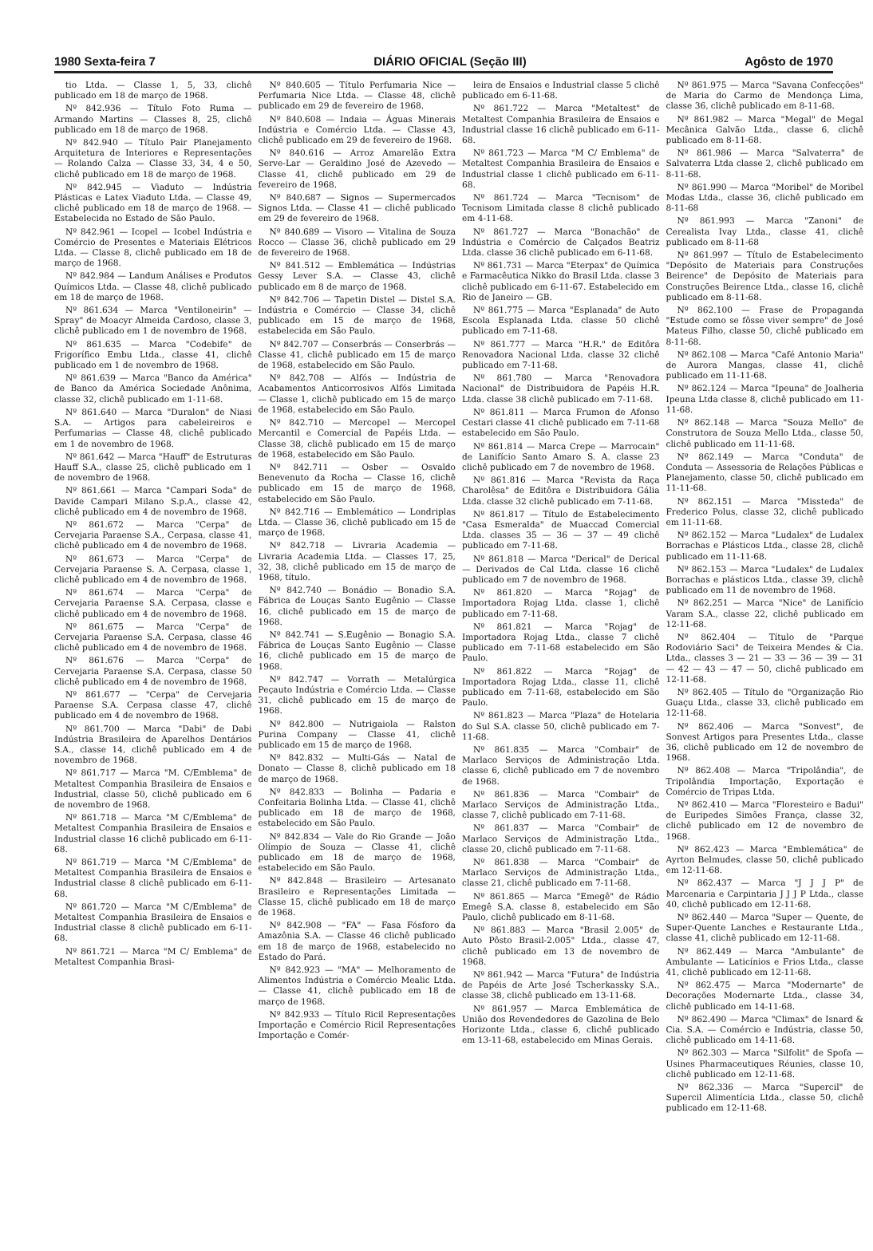1980 Sexta-feira 7 DIÁRIO OFICIAL (Seção III) Agôsto de 1970
tio Ltda. — Classe 1, 5, 33, clichê publicado em 18 de março de 1968.
Nº 842.936 — Título Foto Ruma — Armando Martins — Classes 8, 25, clichê publicado em 18 de março de 1968.
Nº 842.940 — Título Pair Planejamento Arquitetura de Interiores e Representações — Rolando Calza — Classe 33, 34, 4 e 50, clichê publicado em 18 de março de 1968.
Nº 842.945 — Viaduto — Indústria Plásticas e Latex Viaduto Ltda. — Classe 49, clichê publicado em 18 de março de 1968. — Estabelecida no Estado de São Paulo.
Nº 842.961 — Icopel — Icobel Indústria e Comércio de Presentes e Materiais Elétricos Ltda. — Classe 8, clichê publicado em 18 de março de 1968.
Nº 842.984 — Landum Análises e Produtos Químicos Ltda. — Classe 48, clichê publicado em 18 de março de 1968.
Nº 861.634 — Marca "Ventiloneirin" — Spray" de Moacyr Almeida Cardoso, classe 3, clichê publicado em 1 de novembro de 1968.
Nº 861.635 — Marca "Codebife" de Frigorífico Embu Ltda., classe 41, clichê publicado em 1 de novembro de 1968.
Nº 861.639 — Marca "Banco da América" de Banco da América Sociedade Anônima, classe 32, clichê publicado em 1-11-68.
Nº 861.640 — Marca "Duralon" de Niasi S.A. — Artigos para cabeleireiros e Perfumarias — Classe 48, clichê publicado em 1 de novembro de 1968.
Nº 861.642 — Marca "Hauff" de Estruturas Hauff S.A., classe 25, clichê publicado em 1 de novembro de 1968.
Nº 861.661 — Marca "Campari Soda" de Davide Campari Milano S.p.A., classe 42, clichê publicado em 4 de novembro de 1968.
Nº 861.672 — Marca "Cerpa" de Cervejaria Paraense S.A., Cerpasa, classe 41, clichê publicado em 4 de novembro de 1968.
Nº 861.673 — Marca "Cerpa" de Cervejaria Paraense S. A. Cerpasa, classe 1, clichê publicado em 4 de novembro de 1968.
Nº 861.674 — Marca "Cerpa" de Cervejaria Paraense S.A. Cerpasa, classe e clichê publicado em 4 de novembro de 1968.
Nº 861.675 — Marca "Cerpa" de Cervejaria Paraense S.A. Cerpasa, classe 46 clichê publicado em 4 de novembro de 1968.
Nº 861.676 — Marca "Cerpa" de Cervejaria Paraense S.A. Cerpasa, classe 50 clichê publicado em 4 de novembro de 1968.
Nº 861.677 — "Cerpa" de Cervejaria Paraense S.A. Cerpasa classe 47, clichê publicado em 4 de novembro de 1968.
Nº 861.700 — Marca "Dabi" de Dabi Indústria Brasileira de Aparelhos Dentários S.A., classe 14, clichê publicado em 4 de novembro de 1968.
Nº 861.717 — Marca "M. C/Emblema" de Metaltest Companhia Brasileira de Ensaios e Industrial, classe 50, clichê publicado em 6 de novembro de 1968.
Nº 861.718 — Marca "M C/Emblema" de Metaltest Companhia Brasileira de Ensaios e Industrial classe 16 clichê publicado em 6-11-68.
Nº 861.719 — Marca "M C/Emblema" de Metaltest Companhia Brasileira de Ensaios e Industrial classe 8 clichê publicado em 6-11-68.
Nº 861.720 — Marca "M C/Emblema" de Metaltest Companhia Brasileira de Ensaios e Industrial classe 8 clichê publicado em 6-11-68.
Nº 861.721 — Marca "M C/ Emblema" de Metaltest Companhia Brasi-
Nº 840.605 — Título Perfumaria Nice — Perfumaria Nice Ltda. — Classe 48, clichê publicado em 29 de fevereiro de 1968.
Nº 840.608 — Indaia — Águas Minerais Indústria e Comércio Ltda. — Classe 43, clichê publicado em 29 de fevereiro de 1968.
Nº 840.616 — Arroz Amarelão Extra Serve-Lar — Geraldino José de Azevedo — Classe 41, clichê publicado em 29 de fevereiro de 1968.
Nº 840.687 — Signos — Supermercados Signos Ltda. — Classe 41 — clichê publicado em 29 de fevereiro de 1968.
Nº 840.689 — Visoro — Vitalina de Souza Rocco — Classe 36, clichê publicado em 29 de fevereiro de 1968.
Nº 841.512 — Emblemática — Indústrias Gessy Lever S.A. — Classe 43, clichê publicado em 8 de março de 1968.
Nº 842.706 — Tapetin Distel — Distel S.A. Indústria e Comércio — Classe 34, clichê publicado em 15 de março de 1968, estabelecida em São Paulo.
Nº 842.707 — Conserbrás — Conserbrás — Classe 41, clichê publicado em 15 de março de 1968, estabelecido em São Paulo.
Nº 842.708 — Alfós — Indústria de Acabamentos Anticorrosivos Alfós Limitada — Classe 1, clichê publicado em 15 de março de 1968, estabelecido em São Paulo.
Nº 842.710 — Mercopel — Mercopel Mercantil e Comercial de Papéis Ltda. — Classe 38, clichê publicado em 15 de março de 1968, estabelecido em São Paulo.
Nº 842.711 — Osber — Osvaldo Benevenuto da Rocha — Classe 16, clichê publicado em 15 de março de 1968, estabelecido em São Paulo.
Nº 842.716 — Emblemático — Londriplas Ltda. — Classe 36, clichê publicado em 15 de março de 1968.
Nº 842.718 — Livraria Academia — Livraria Academia Ltda. — Classes 17, 25, 32, 38, clichê publicado em 15 de março de 1968, título.
Nº 842.740 — Bonádio — Bonadio S.A. Fábrica de Louças Santo Eugênio — Classe 16, clichê publicado em 15 de março de 1968.
Nº 842.741 — S.Eugênio — Bonagio S.A. Fábrica de Louças Santo Eugênio — Classe 16, clichê publicado em 15 de março de 1968.
Nº 842.747 — Vorrath — Metalúrgica Peçauto Indústria e Comércio Ltda. — Classe 31, clichê publicado em 15 de março de 1968.
Nº 842.800 — Nutrigaiola — Ralston Purina Company — Classe 41, clichê publicado em 15 de março de 1968.
Nº 842.832 — Multi-Gás — Natal de Donato — Classe 8, clichê publicado em 18 de março de 1968.
Nº 842.833 — Bolinha — Padaria e Confeitaria Bolinha Ltda. — Classe 41, clichê publicado em 18 de março de 1968, estabelecido em São Paulo.
Nº 842.834 — Vale do Rio Grande — João Olímpio de Souza — Classe 41, clichê publicado em 18 de março de 1968, estabelecido em São Paulo.
Nº 842.848 — Brasileiro — Artesanato Brasileiro e Representações Limitada — Classe 15, clichê publicado em 18 de março de 1968.
Nº 842.908 — "FA" — Fasa Fósforo da Amazônia S.A. — Classe 46 clichê publicado em 18 de março de 1968, estabelecido no Estado do Pará.
Nº 842.923 — "MA" — Melhoramento de Alimentos Indústria e Comércio Mealic Ltda. — Classe 41, clichê publicado em 18 de março de 1968.
Nº 842.933 — Título Ricil Representações Importação e Comércio Ricil Representações Importação e Comér-
leira de Ensaios e Industrial classe 5 clichê publicado em 6-11-68.
Nº 861.722 — Marca "Metaltest" de Metaltest Companhia Brasileira de Ensaios e Industrial classe 16 clichê publicado em 6-11-68.
Nº 861.723 — Marca "M C/ Emblema" de Metaltest Companhia Brasileira de Ensaios e Industrial classe 1 clichê publicado em 6-11-68.
Nº 861.724 — Marca "Tecnisom" de Tecnisom Limitada classe 8 clichê publicado em 4-11-68.
Nº 861.727 — Marca "Bonachão" de Indústria e Comércio de Calçados Beatriz Ltda. classe 36 clichê publicado em 6-11-68.
Nº 861.731 — Marca "Eterpax" de Química e Farmacêutica Nikko do Brasil Ltda. classe 3 clichê publicado em 6-11-67. Estabelecido em Rio de Janeiro — GB.
Nº 861.775 — Marca "Esplanada" de Auto Escola Esplanada Ltda. classe 50 clichê publicado em 7-11-68.
Nº 861.777 — Marca "H.R." de Editôra Renovadora Nacional Ltda. classe 32 clichê publicado em 7-11-68.
Nº 861.780 — Marca "Renovadora Nacional" de Distribuidora de Papéis H.R. Ltda. classe 38 clichê publicado em 7-11-68.
Nº 861.811 — Marca Frumon de Afonso Cestari classe 41 clichê publicado em 7-11-68 estabelecido em São Paulo.
Nº 861.814 — Marca Crepe — Marrocain" de Lanifício Santo Amaro S. A. classe 23 clichê publicado em 7 de novembro de 1968.
Nº 861.816 — Marca "Revista da Raça Charolêsa" de Editôra e Distribuidora Gália Ltda. classe 32 clichê publicado em 7-11-68.
Nº 861.817 — Título de Estabelecimento "Casa Esmeralda" de Muaccad Comercial Ltda. classes 35 — 36 — 37 — 49 clichê publicado em 7-11-68.
Nº 861.818 — Marca "Derical" de Derical — Derivados de Cal Ltda. classe 16 clichê publicado em 7 de novembro de 1968.
Nº 861.820 — Marca "Rojag" de Importadora Rojag Ltda. classe 1, clichê publicado em 7-11-68.
Nº 861.821 — Marca "Rojag" de Importadora Rojag Ltda., classe 7 clichê publicado em 7-11-68 estabelecido em São Paulo.
Nº 861.822 — Marca "Rojag" de Importadora Rojag Ltda., classe 11, clichê publicado em 7-11-68, estabelecido em São Paulo.
Nº 861.823 — Marca "Plaza" de Hotelaria do Sul S.A. classe 50, clichê publicado em 7-11-68.
Nº 861.835 — Marca "Combair" de Marlaco Serviços de Administração Ltda. classe 6, clichê publicado em 7 de novembro de 1968.
Nº 861.836 — Marca "Combair" de Marlaco Serviços de Administração Ltda., classe 7, clichê publicado em 7-11-68.
Nº 861.837 — Marca "Combair" de Marlaco Serviços de Administração Ltda., classe 20, clichê publicado em 7-11-68.
Nº 861.838 — Marca "Combair" de Marlaco Serviços de Administração Ltda., classe 21, clichê publicado em 7-11-68.
Nº 861.865 — Marca "Emegê" de Rádio Emegê S.A. classe 8, estabelecido em São Paulo, clichê publicado em 8-11-68.
Nº 861.883 — Marca "Brasil 2.005" de Auto Pôsto Brasil-2.005" Ltda., classe 47, clichê publicado em 13 de novembro de 1968.
Nº 861.942 — Marca "Futura" de Indústria de Papéis de Arte José Tscherkassky S.A., classe 38, clichê publicado em 13-11-68.
Nº 861.957 — Marca Emblemática de União dos Revendedores de Gazolina de Belo Horizonte Ltda., classe 6, clichê publicado em 13-11-68, estabelecido em Minas Gerais.
Nº 861.975 — Marca "Savana Confecções" de Maria do Carmo de Mendonça Lima, classe 36, clichê publicado em 8-11-68.
Nº 861.982 — Marca "Megal" de Megal Mecânica Galvão Ltda., classe 6, clichê publicado em 8-11-68.
Nº 861.986 — Marca "Salvaterra" de Salvaterra Ltda classe 2, clichê publicado em 8-11-68.
Nº 861.990 — Marca "Moribel" de Moribel Modas Ltda., classe 36, clichê publicado em 8-11-68
Nº 861.993 — Marca "Zanoni" de Cerealista Ivay Ltda., classe 41, clichê publicado em 8-11-68
Nº 861.997 — Título de Estabelecimento "Depósito de Materiais para Construções Beirence" de Depósito de Materiais para Construções Beirence Ltda., classe 16, clichê publicado em 8-11-68.
Nº 862.100 — Frase de Propaganda "Estude como se fôsse viver sempre" de José Mateus Filho, classe 50, clichê publicado em 8-11-68.
Nº 862.108 — Marca "Café Antonio Maria" de Aurora Mangas, classe 41, clichê publicado em 11-11-68.
Nº 862.124 — Marca "Ipeuna" de Joalheria Ipeuna Ltda classe 8, clichê publicado em 11-11-68.
Nº 862.148 — Marca "Souza Mello" de Construtora de Souza Mello Ltda., classe 50, clichê publicado em 11-11-68.
Nº 862.149 — Marca "Conduta" de Conduta — Assessoria de Relações Públicas e Planejamento, classe 50, clichê publicado em 11-11-68.
Nº 862.151 — Marca "Missteda" de Frederico Polus, classe 32, clichê publicado em 11-11-68.
Nº 862.152 — Marca "Ludalex" de Ludalex Borrachas e Plásticos Ltda., classe 28, clichê publicado em 11-11-68.
Nº 862.153 — Marca "Ludalex" de Ludalex Borrachas e plásticos Ltda., classe 39, clichê publicado em 11 de novembro de 1968.
Nº 862.251 — Marca "Nice" de Lanifício Varam S.A., classe 22, clichê publicado em 12-11-68.
Nº 862.404 — Título de "Parque Rodoviário Saci" de Teixeira Mendes & Cia. Ltda., classes 3 — 21 — 33 — 36 — 39 — 31 — 42 — 43 — 47 — 50, clichê publicado em 12-11-68.
Nº 862.405 — Título de "Organização Rio Guaçu Ltda., classe 33, clichê publicado em 12-11-68.
Nº 862.406 — Marca "Sonvest", de Sonvest Artigos para Presentes Ltda., classe 36, clichê publicado em 12 de novembro de 1968.
Nº 862.408 — Marca "Tripolândia", de Tripolândia Importação, Exportação e Comércio de Tripas Ltda.
Nº 862.410 — Marca "Floresteiro e Badui" de Euripedes Simões França, classe 32, clichê publicado em 12 de novembro de 1968.
Nº 862.423 — Marca "Emblemática" de Ayrton Belmudes, classe 50, clichê publicado em 12-11-68.
Nº 862.437 — Marca "J J J P" de Marcenaria e Carpintaria J J J P Ltda., classe 40, clichê publicado em 12-11-68.
Nº 862.440 — Marca "Super — Quente, de Super-Quente Lanches e Restaurante Ltda., classe 41, clichê publicado em 12-11-68.
Nº 862.449 — Marca "Ambulante" de Ambulante — Laticínios e Frios Ltda., classe 41, clichê publicado em 12-11-68.
Nº 862.475 — Marca "Modernarte" de Decorações Modernarte Ltda., classe 34, clichê publicado em 14-11-68.
Nº 862.490 — Marca "Climax" de Isnard & Cia. S.A. — Comércio e Indústria, classe 50, clichê publicado em 14-11-68.
Nº 862.303 — Marca "Silfolit" de Spofa — Usines Pharmaceutiques Réunies, classe 10, clichê publicado em 12-11-68.
Nº 862.336 — Marca "Supercil" de Supercil Alimentícia Ltda., classe 50, clichê publicado em 12-11-68.